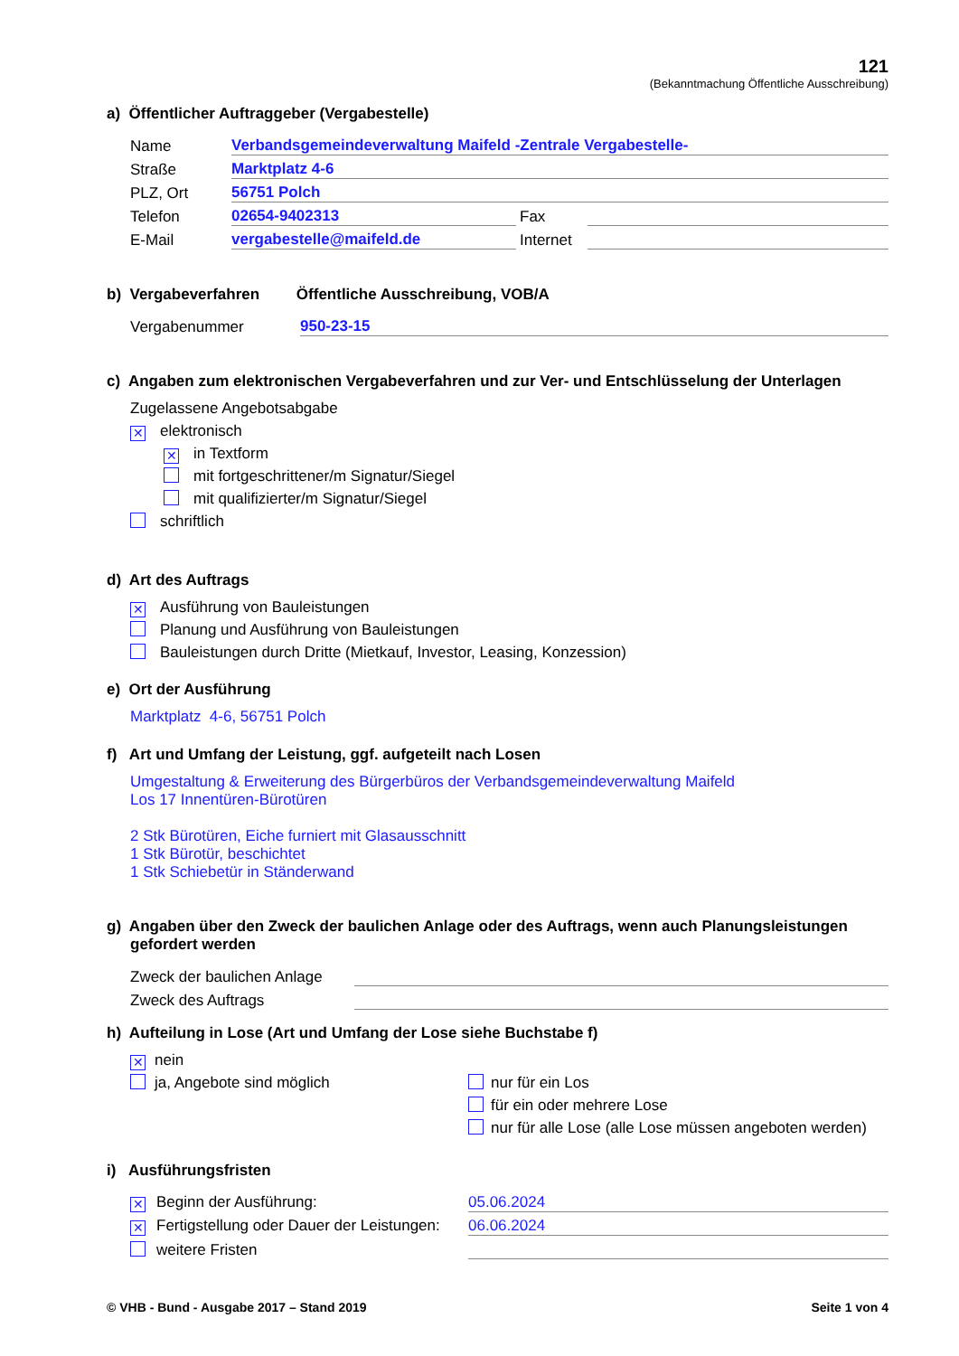121
(Bekanntmachung Öffentliche Ausschreibung)
a) Öffentlicher Auftraggeber (Vergabestelle)
Name Verbandsgemeindeverwaltung Maifeld -Zentrale Vergabestelle-
Straße Marktplatz 4-6
PLZ, Ort 56751 Polch
Telefon 02654-9402313 Fax
E-Mail vergabestelle@maifeld.de Internet
b) Vergabeverfahren Öffentliche Ausschreibung, VOB/A
Vergabenummer 950-23-15
c) Angaben zum elektronischen Vergabeverfahren und zur Ver- und Entschlüsselung der Unterlagen
Zugelassene Angebotsabgabe
✕ elektronisch
✕ in Textform
mit fortgeschrittener/m Signatur/Siegel
mit qualifizierter/m Signatur/Siegel
schriftlich
d) Art des Auftrags
✕ Ausführung von Bauleistungen
Planung und Ausführung von Bauleistungen
Bauleistungen durch Dritte (Mietkauf, Investor, Leasing, Konzession)
e) Ort der Ausführung
Marktplatz 4-6, 56751 Polch
f) Art und Umfang der Leistung, ggf. aufgeteilt nach Losen
Umgestaltung & Erweiterung des Bürgerbüros der Verbandsgemeindeverwaltung Maifeld
Los 17 Innentüren-Bürotüren
2 Stk Bürotüren, Eiche furniert mit Glasausschnitt
1 Stk Bürotür, beschichtet
1 Stk Schiebetür in Ständerwand
g) Angaben über den Zweck der baulichen Anlage oder des Auftrags, wenn auch Planungsleistungen
gefordert werden
Zweck der baulichen Anlage
Zweck des Auftrags
h) Aufteilung in Lose (Art und Umfang der Lose siehe Buchstabe f)
✕ nein
ja, Angebote sind möglich
nur für ein Los
für ein oder mehrere Lose
nur für alle Lose (alle Lose müssen angeboten werden)
i) Ausführungsfristen
✕ Beginn der Ausführung: 05.06.2024
✕ Fertigstellung oder Dauer der Leistungen: 06.06.2024
weitere Fristen
© VHB - Bund - Ausgabe 2017 – Stand 2019 Seite 1 von 4